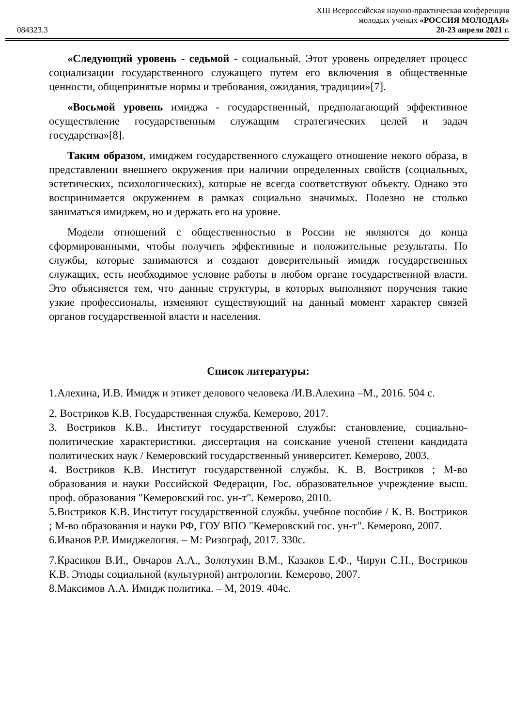XIII Всероссийская научно-практическая конференция
молодых ученых «РОССИЯ МОЛОДАЯ»
084323.3 20-23 апреля 2021 г.
«Следующий уровень - седьмой - социальный. Этот уровень определяет процесс социализации государственного служащего путем его включения в общественные ценности, общепринятые нормы и требования, ожидания, традиции»[7].
«Восьмой уровень имиджа - государственный, предполагающий эффективное осуществление государственным служащим стратегических целей и задач государства»[8].
Таким образом, имиджем государственного служащего отношение некого образа, в представлении внешнего окружения при наличии определенных свойств (социальных, эстетических, психологических), которые не всегда соответствуют объекту. Однако это воспринимается окружением в рамках социально значимых. Полезно не столько заниматься имиджем, но и держать его на уровне.
Модели отношений с общественностью в России не являются до конца сформированными, чтобы получить эффективные и положительные результаты. Но службы, которые занимаются и создают доверительный имидж государственных служащих, есть необходимое условие работы в любом органе государственной власти. Это объясняется тем, что данные структуры, в которых выполняют поручения такие узкие профессионалы, изменяют существующий на данный момент характер связей органов государственной власти и населения.
Список литературы:
1.Алехина, И.В. Имидж и этикет делового человека /И.В.Алехина –М., 2016. 504 с.
2. Востриков К.В. Государственная служба. Кемерово, 2017.
3. Востриков К.В.. Институт государственной службы: становление, социально-политические характеристики. диссертация на соискание ученой степени кандидата политических наук / Кемеровский государственный университет. Кемерово, 2003.
4. Востриков К.В. Институт государственной службы. К. В. Востриков ; М-во образования и науки Российской Федерации, Гос. образовательное учреждение высш. проф. образования "Кемеровский гос. ун-т". Кемерово, 2010.
5.Востриков К.В. Институт государственной службы. учебное пособие / К. В. Востриков ; М-во образования и науки РФ, ГОУ ВПО "Кемеровский гос. ун-т". Кемерово, 2007.
6.Иванов Р.Р. Имиджелогия. – М: Ризограф, 2017. 330с.
7.Красиков В.И., Овчаров А.А., Золотухин В.М., Казаков Е.Ф., Чирун С.Н., Востриков К.В. Этюды социальной (культурной) антрологии. Кемерово, 2007.
8.Максимов А.А. Имидж политика. – М, 2019. 404с.